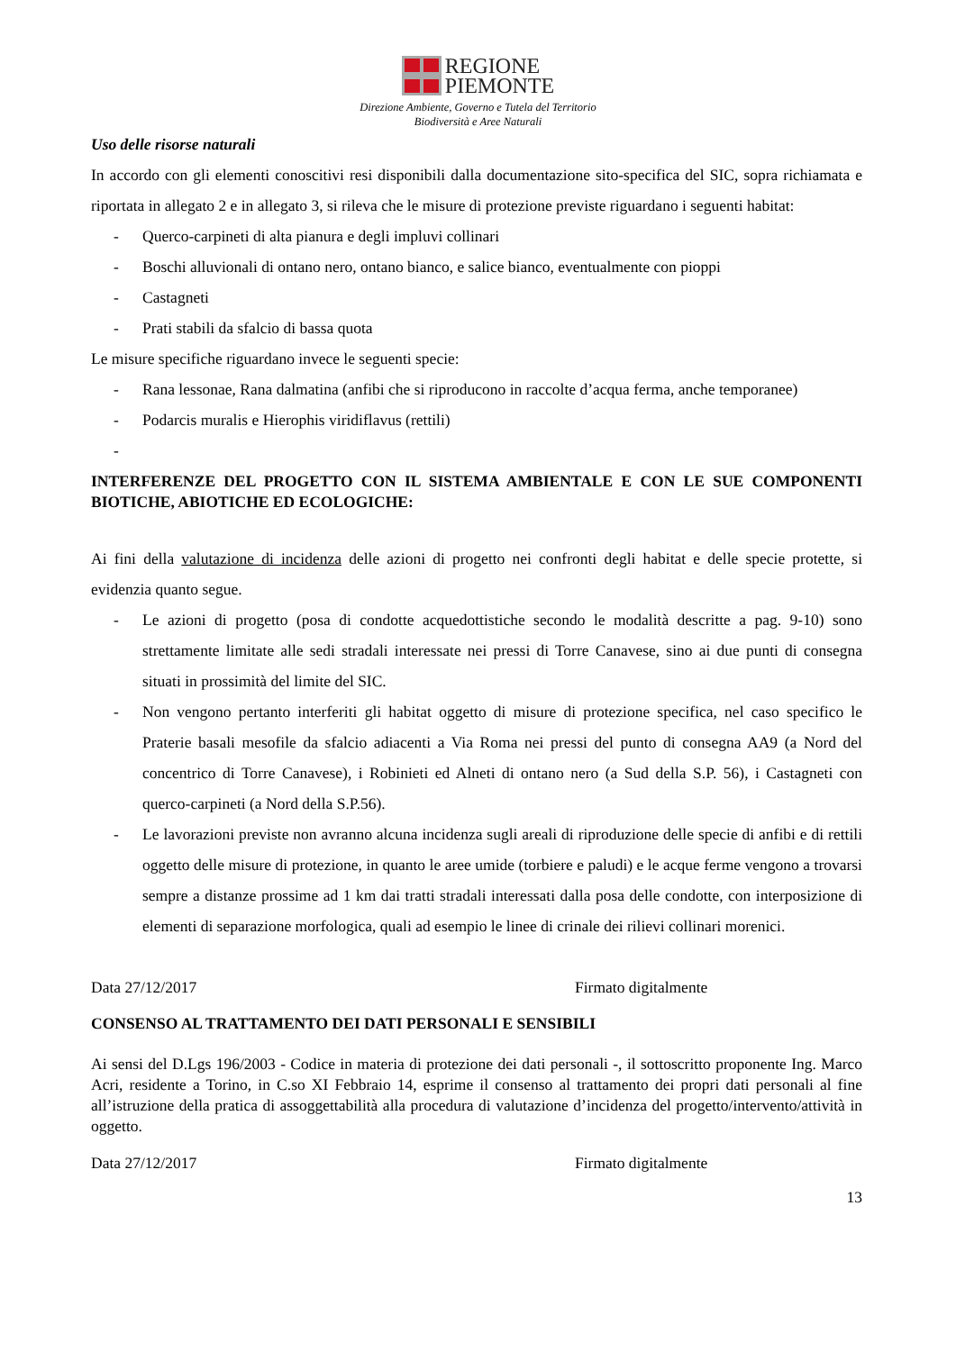REGIONE
PIEMONTE
Direzione Ambiente, Governo e Tutela del Territorio
Biodiversità e Aree Naturali
Uso delle risorse naturali
In accordo con gli elementi conoscitivi resi disponibili dalla documentazione sito-specifica del SIC, sopra richiamata e riportata in allegato 2 e in allegato 3, si rileva che le misure di protezione previste riguardano i seguenti habitat:
- Querco-carpineti di alta pianura e degli impluvi collinari
- Boschi alluvionali di ontano nero, ontano bianco, e salice bianco, eventualmente con pioppi
- Castagneti
- Prati stabili da sfalcio di bassa quota
Le misure specifiche riguardano invece le seguenti specie:
- Rana lessonae, Rana dalmatina (anfibi che si riproducono in raccolte d’acqua ferma, anche temporanee)
- Podarcis muralis e Hierophis viridiflavus (rettili)
-
INTERFERENZE DEL PROGETTO CON IL SISTEMA AMBIENTALE E CON LE SUE COMPONENTI BIOTICHE, ABIOTICHE ED ECOLOGICHE:
Ai fini della valutazione di incidenza delle azioni di progetto nei confronti degli habitat e delle specie protette, si evidenzia quanto segue.
- Le azioni di progetto (posa di condotte acquedottistiche secondo le modalità descritte a pag. 9-10) sono strettamente limitate alle sedi stradali interessate nei pressi di Torre Canavese, sino ai due punti di consegna situati in prossimità del limite del SIC.
- Non vengono pertanto interferiti gli habitat oggetto di misure di protezione specifica, nel caso specifico le Praterie basali mesofile da sfalcio adiacenti a Via Roma nei pressi del punto di consegna AA9 (a Nord del concentrico di Torre Canavese), i Robinieti ed Alneti di ontano nero (a Sud della S.P. 56), i Castagneti con querco-carpineti (a Nord della S.P.56).
- Le lavorazioni previste non avranno alcuna incidenza sugli areali di riproduzione delle specie di anfibi e di rettili oggetto delle misure di protezione, in quanto le aree umide (torbiere e paludi) e le acque ferme vengono a trovarsi sempre a distanze prossime ad 1 km dai tratti stradali interessati dalla posa delle condotte, con interposizione di elementi di separazione morfologica, quali ad esempio le linee di crinale dei rilievi collinari morenici.
Data 27/12/2017 Firmato digitalmente
CONSENSO AL TRATTAMENTO DEI DATI PERSONALI E SENSIBILI
Ai sensi del D.Lgs 196/2003 - Codice in materia di protezione dei dati personali -, il sottoscritto proponente Ing. Marco Acri, residente a Torino, in C.so XI Febbraio 14, esprime il consenso al trattamento dei propri dati personali al fine all’istruzione della pratica di assoggettabilità alla procedura di valutazione d’incidenza del progetto/intervento/attività in oggetto.
Data 27/12/2017 Firmato digitalmente
13